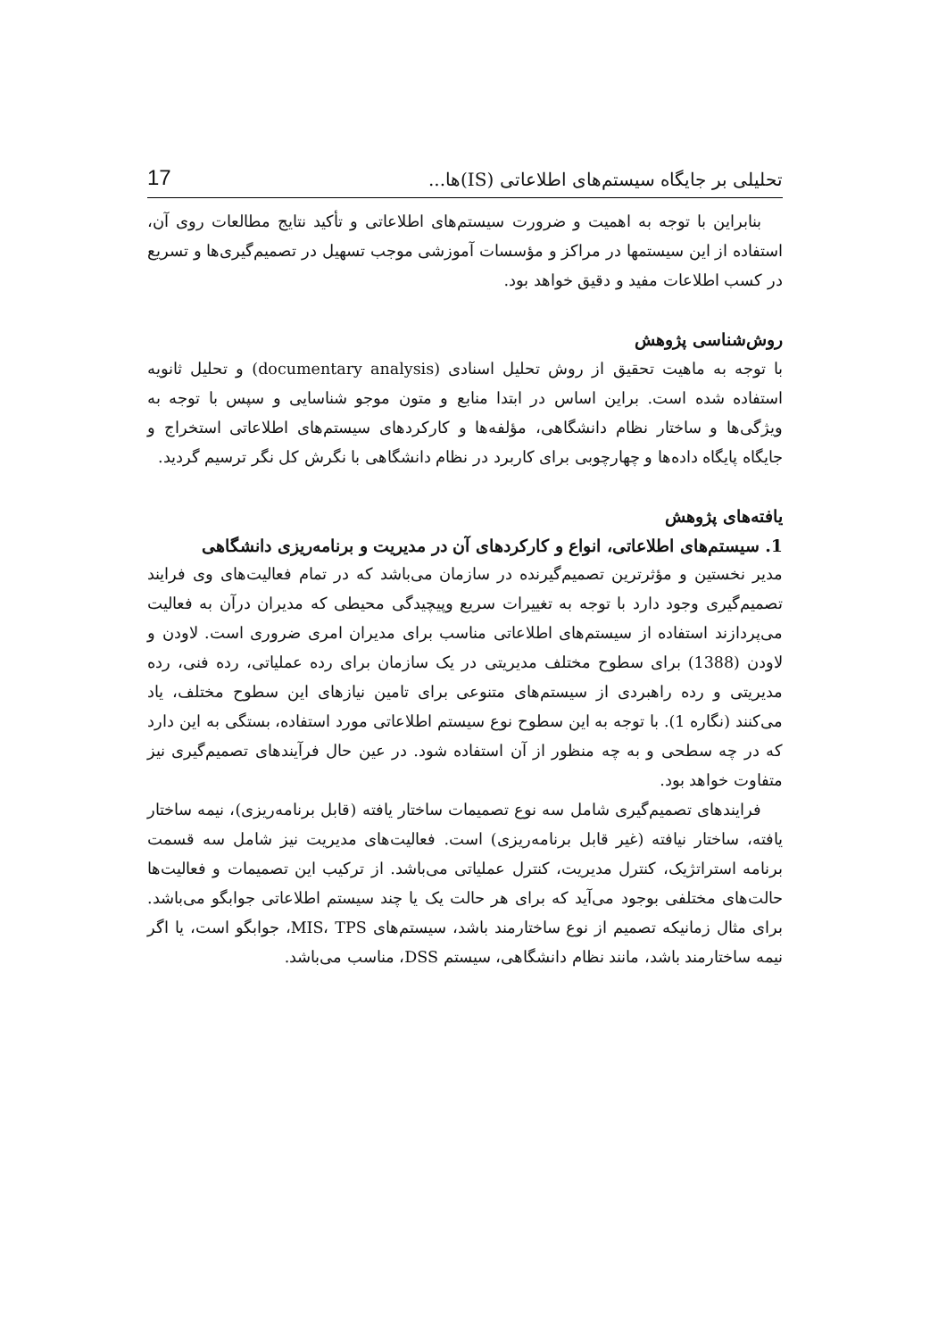تحلیلی بر جایگاه سیستم‌های اطلاعاتی (IS)ها... 17
بنابراین با توجه به اهمیت و ضرورت سیستم‌های اطلاعاتی و تأکید نتایج مطالعات روی آن، استفاده از این سیستمها در مراکز و مؤسسات آموزشی موجب تسهیل در تصمیم‌گیری‌ها و تسریع در کسب اطلاعات مفید و دقیق خواهد بود.
روش‌شناسی پژوهش
با توجه به ماهیت تحقیق از روش تحلیل اسنادی (documentary analysis) و تحلیل ثانویه استفاده شده است. براین اساس در ابتدا منابع و متون موجو شناسایی و سپس با توجه به ویژگی‌ها و ساختار نظام دانشگاهی، مؤلفه‌ها و کارکردهای سیستم‌های اطلاعاتی استخراج و جایگاه پایگاه داده‌ها و چهارچوبی برای کاربرد در نظام دانشگاهی با نگرش کل نگر ترسیم گردید.
یافته‌های پژوهش
1. سیستم‌های اطلاعاتی، انواع و کارکردهای آن در مدیریت و برنامه‌ریزی دانشگاهی
مدیر نخستین و مؤثرترین تصمیم‌گیرنده در سازمان می‌باشد که در تمام فعالیت‌های وی فرایند تصمیم‌گیری وجود دارد با توجه به تغییرات سریع وپیچیدگی محیطی که مدیران درآن به فعالیت می‌پردازند استفاده از سیستم‌های اطلاعاتی مناسب برای مدیران امری ضروری است. لاودن و لاودن (1388) برای سطوح مختلف مدیریتی در یک سازمان برای رده عملیاتی، رده فنی، رده مدیریتی و رده راهبردی از سیستم‌های متنوعی برای تامین نیازهای این سطوح مختلف، یاد می‌کنند (نگاره 1). با توجه به این سطوح نوع سیستم اطلاعاتی مورد استفاده، بستگی به این دارد که در چه سطحی و به چه منظور از آن استفاده شود. در عین حال فرآیندهای تصمیم‌گیری نیز متفاوت خواهد بود.
فرایندهای تصمیم‌گیری شامل سه نوع تصمیمات ساختار یافته (قابل برنامه‌ریزی)، نیمه ساختار یافته، ساختار نیافته (غیر قابل برنامه‌ریزی) است. فعالیت‌های مدیریت نیز شامل سه قسمت برنامه استراتژیک، کنترل مدیریت، کنترل عملیاتی می‌باشد. از ترکیب این تصمیمات و فعالیت‌ها حالت‌های مختلفی بوجود می‌آید که برای هر حالت یک یا چند سیستم اطلاعاتی جوابگو می‌باشد. برای مثال زمانیکه تصمیم از نوع ساختارمند باشد، سیستم‌های MIS، TPS، جوابگو است، یا اگر نیمه ساختارمند باشد، مانند نظام دانشگاهی، سیستم DSS، مناسب می‌باشد.